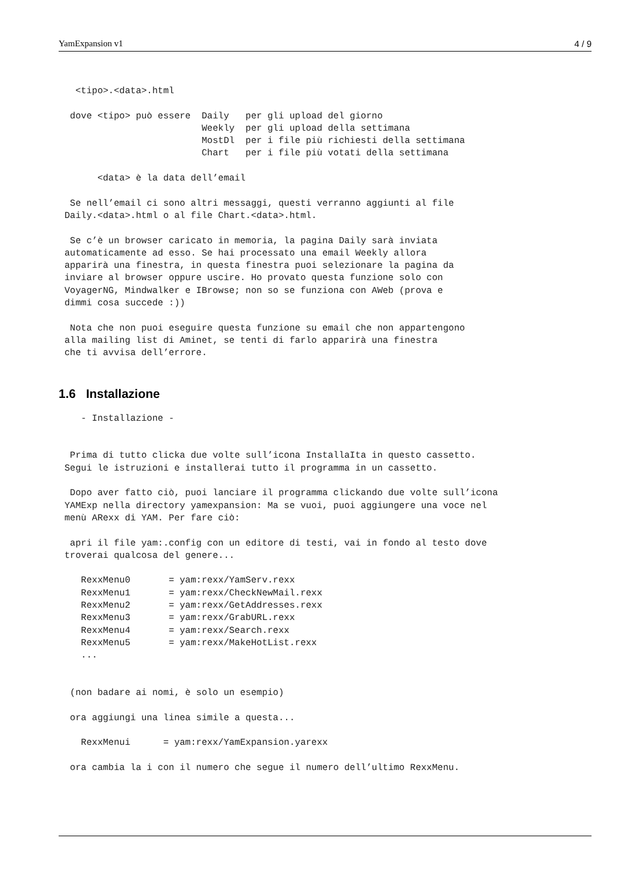YamExpansion v1 4 / 9
  <tipo>.<data>.html

 dove <tipo> può essere  Daily   per gli upload del giorno
                         Weekly  per gli upload della settimana
                         MostDl  per i file più richiesti della settimana
                         Chart   per i file più votati della settimana

      <data> è la data dell’email

 Se nell’email ci sono altri messaggi, questi verranno aggiunti al file
Daily.<data>.html o al file Chart.<data>.html.

 Se c’è un browser caricato in memoria, la pagina Daily sarà inviata
automaticamente ad esso. Se hai processato una email Weekly allora
apparirà una finestra, in questa finestra puoi selezionare la pagina da
inviare al browser oppure uscire. Ho provato questa funzione solo con
VoyagerNG, Mindwalker e IBrowse; non so se funziona con AWeb (prova e
dimmi cosa succede :))

 Nota che non puoi eseguire questa funzione su email che non appartengono
alla mailing list di Aminet, se tenti di farlo apparirà una finestra
che ti avvisa dell’errore.
1.6 Installazione
   - Installazione -


 Prima di tutto clicka due volte sull’icona InstallaIta in questo cassetto.
Segui le istruzioni e installerai tutto il programma in un cassetto.

 Dopo aver fatto ciò, puoi lanciare il programma clickando due volte sull’icona
YAMExp nella directory yamexpansion: Ma se vuoi, puoi aggiungere una voce nel
menù ARexx di YAM. Per fare ciò:

 apri il file yam:.config con un editore di testi, vai in fondo al testo dove
troverai qualcosa del genere...

   RexxMenu0       = yam:rexx/YamServ.rexx
   RexxMenu1       = yam:rexx/CheckNewMail.rexx
   RexxMenu2       = yam:rexx/GetAddresses.rexx
   RexxMenu3       = yam:rexx/GrabURL.rexx
   RexxMenu4       = yam:rexx/Search.rexx
   RexxMenu5       = yam:rexx/MakeHotList.rexx
   ...


 (non badare ai nomi, è solo un esempio)

 ora aggiungi una linea simile a questa...

   RexxMenui      = yam:rexx/YamExpansion.yarexx

 ora cambia la i con il numero che segue il numero dell’ultimo RexxMenu.